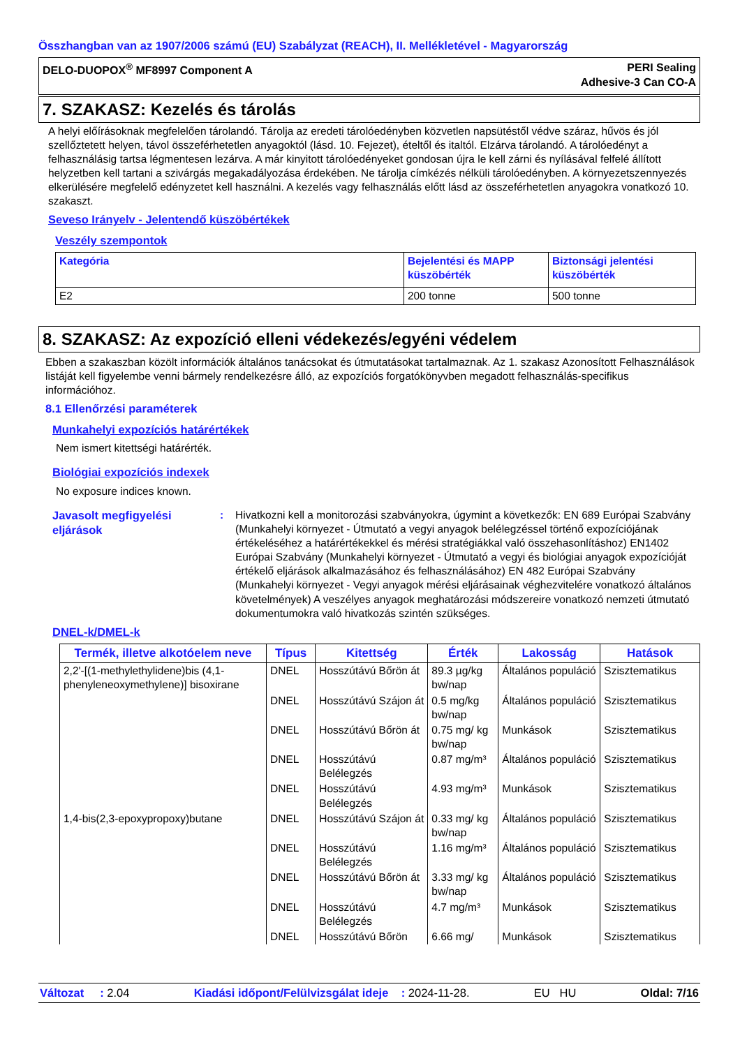Összhangban van az 1907/2006 számú (EU) Szabályzat (REACH), II. Mellékletével - Magyarország
DELO-DUOPOX<sup>®</sup> MF8997 Component A PERI Sealing
Adhesive-3 Can CO-A
7. SZAKASZ: Kezelés és tárolás
A helyi előírásoknak megfelelően tárolandó. Tárolja az eredeti tárolóedényben közvetlen napsütéstől védve száraz, hűvös és jól szellőztetett helyen, távol összeférhetetlen anyagoktól (lásd. 10. Fejezet), ételtől és italtól. Elzárva tárolandó. A tárolóedényt a felhasználásig tartsa légmentesen lezárva. A már kinyitott tárolóedényeket gondosan újra le kell zárni és nyílásával felfelé állított helyzetben kell tartani a szivárgás megakadályozása érdekében. Ne tárolja címkézés nélküli tárolóedényben. A környezetszennyezés elkerülésére megfelelő edényzetet kell használni. A kezelés vagy felhasználás előtt lásd az összeférhetetlen anyagokra vonatkozó 10. szakaszt.
Seveso Irányelv - Jelentendő küszöbértékek
Veszély szempontok
| Kategória | Bejelentési és MAPP küszöbérték | Biztonsági jelentési küszöbérték |
| --- | --- | --- |
| E2 | 200 tonne | 500 tonne |
8. SZAKASZ: Az expozíció elleni védekezés/egyéni védelem
Ebben a szakaszban közölt információk általános tanácsokat és útmutatásokat tartalmaznak. Az 1. szakasz Azonosított Felhasználások listáját kell figyelembe venni bármely rendelkezésre álló, az expozíciós forgatókönyvben megadott felhasználás-specifikus információhoz.
8.1 Ellenőrzési paraméterek
Munkahelyi expozíciós határértékek
Nem ismert kitettségi határérték.
Biológiai expozíciós indexek
No exposure indices known.
Javasolt megfigyelési eljárások
: Hivatkozni kell a monitorozási szabványokra, úgymint a következők: EN 689 Európai Szabvány (Munkahelyi környezet - Útmutató a vegyi anyagok belélegzéssel történő expozíciójának értékeléséhez a határértékekkel és mérési stratégiákkal való összehasonlításhoz) EN1402 Európai Szabvány (Munkahelyi környezet - Útmutató a vegyi és biológiai anyagok expozícióját értékelő eljárások alkalmazásához és felhasználásához) EN 482 Európai Szabvány (Munkahelyi környezet - Vegyi anyagok mérési eljárásainak véghezvitelére vonatkozó általános követelmények) A veszélyes anyagok meghatározási módszereire vonatkozó nemzeti útmutató dokumentumokra való hivatkozás szintén szükséges.
DNEL-k/DMEL-k
| Termék, illetve alkotóelem neve | Típus | Kitettség | Érték | Lakosság | Hatások |
| --- | --- | --- | --- | --- | --- |
| 2,2'-[(1-methylethylidene)bis (4,1-phenyleneoxymethylene)] bisoxirane | DNEL | Hosszútávú Bőrön át | 89.3 µg/kg bw/nap | Általános populáció | Szisztematikus |
| | DNEL | Hosszútávú Szájon át | 0.5 mg/kg bw/nap | Általános populáció | Szisztematikus |
| | DNEL | Hosszútávú Bőrön át | 0.75 mg/ kg bw/nap | Munkások | Szisztematikus |
| | DNEL | Hosszútávú Belélegzés | 0.87 mg/m³ | Általános populáció | Szisztematikus |
| | DNEL | Hosszútávú Belélegzés | 4.93 mg/m³ | Munkások | Szisztematikus |
| 1,4-bis(2,3-epoxypropoxy)butane | DNEL | Hosszútávú Szájon át | 0.33 mg/ kg bw/nap | Általános populáció | Szisztematikus |
| | DNEL | Hosszútávú Belélegzés | 1.16 mg/m³ | Általános populáció | Szisztematikus |
| | DNEL | Hosszútávú Bőrön át | 3.33 mg/ kg bw/nap | Általános populáció | Szisztematikus |
| | DNEL | Hosszútávú Belélegzés | 4.7 mg/m³ | Munkások | Szisztematikus |
| | DNEL | Hosszútávú Bőrön | 6.66 mg/ | Munkások | Szisztematikus |
Változat : 2.04 Kiadási időpont/Felülvizsgálat ideje : 2024-11-28. EU HU Oldal: 7/16